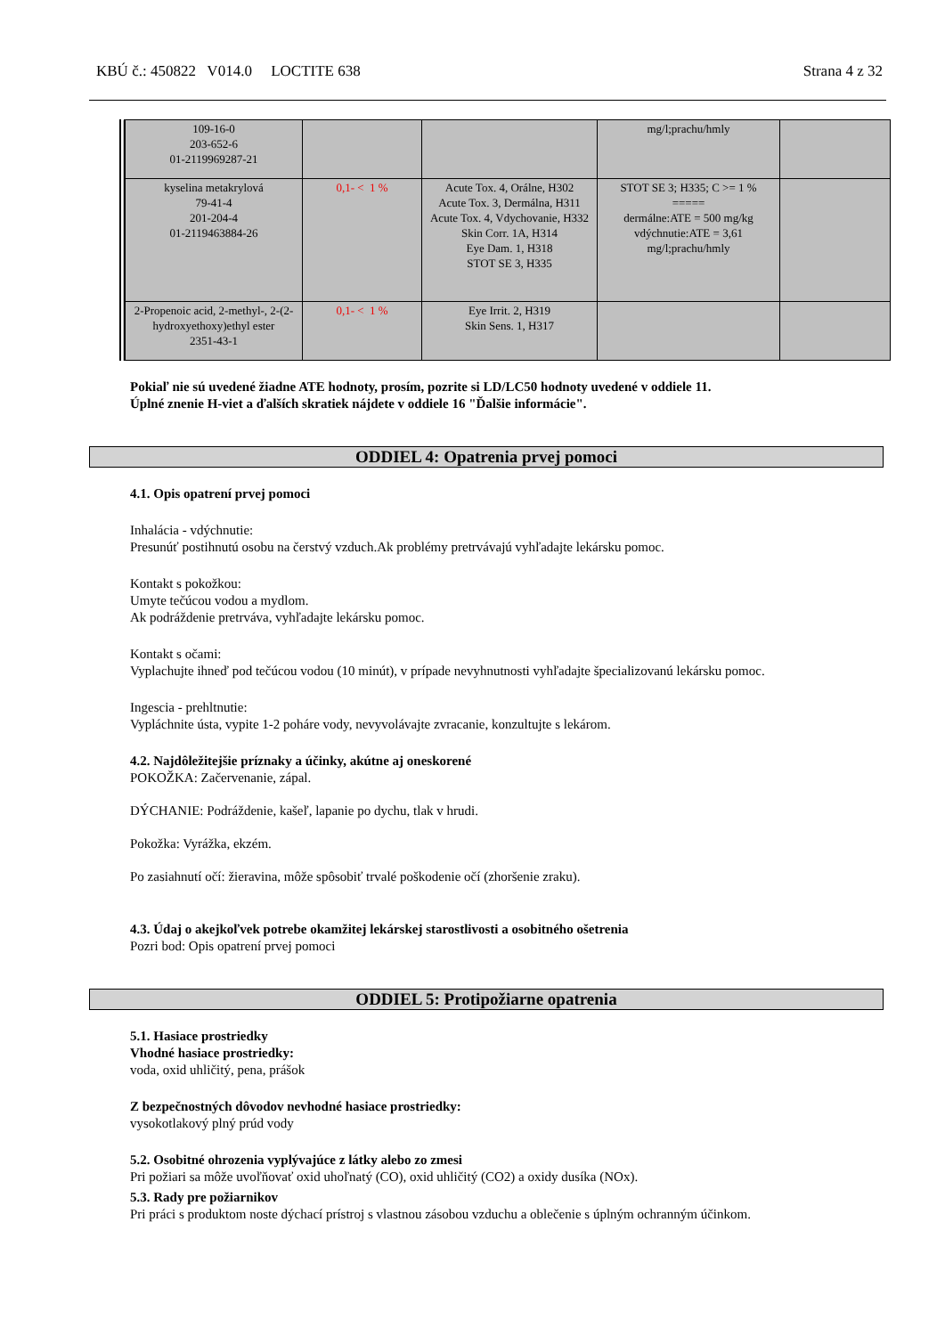KBÚ č.: 450822 V014.0 LOCTITE 638 Strana 4 z 32
| 109-16-0 203-652-6 01-2119969287-21 | | | mg/l;prachu/hmly | |
| kyselina metakrylová 79-41-4 201-204-4 01-2119463884-26 | 0,1- < 1 % | Acute Tox. 4, Orálne, H302 Acute Tox. 3, Dermálna, H311 Acute Tox. 4, Vdychovanie, H332 Skin Corr. 1A, H314 Eye Dam. 1, H318 STOT SE 3, H335 | STOT SE 3; H335; C >= 1 % ===== dermálne:ATE = 500 mg/kg vdýchnutie:ATE = 3,61 mg/l;prachu/hmly | |
| 2-Propenoic acid, 2-methyl-, 2-(2-hydroxyethoxy)ethyl ester 2351-43-1 | 0,1- < 1 % | Eye Irrit. 2, H319 Skin Sens. 1, H317 | | |
Pokiaľ nie sú uvedené žiadne ATE hodnoty, prosím, pozrite si LD/LC50 hodnoty uvedené v oddiele 11.
Úplné znenie H-viet a ďalších skratiek nájdete v oddiele 16 "Ďalšie informácie".
ODDIEL 4: Opatrenia prvej pomoci
4.1. Opis opatrení prvej pomoci
Inhalácia - vdýchnutie:
Presunúť postihnutú osobu na čerstvý vzduch.Ak problémy pretrvávajú vyhľadajte lekársku pomoc.
Kontakt s pokožkou:
Umyte tečúcou vodou a mydlom.
Ak podráždenie pretrváva, vyhľadajte lekársku pomoc.
Kontakt s očami:
Vyplachujte ihneď pod tečúcou vodou (10 minút), v prípade nevyhnutnosti vyhľadajte špecializovanú lekársku pomoc.
Ingescia - prehltnutie:
Vypláchnite ústa, vypite 1-2 poháre vody, nevyvolávajte zvracanie, konzultujte s lekárom.
4.2. Najdôležitejšie príznaky a účinky, akútne aj oneskorené
POKOŽKA: Začervenanie, zápal.
DÝCHANIE: Podráždenie, kašeľ, lapanie po dychu, tlak v hrudi.
Pokožka: Vyrážka, ekzém.
Po zasiahnutí očí: žieravina, môže spôsobiť trvalé poškodenie očí (zhoršenie zraku).
4.3. Údaj o akejkoľvek potrebe okamžitej lekárskej starostlivosti a osobitného ošetrenia
Pozri bod: Opis opatrení prvej pomoci
ODDIEL 5: Protipožiarne opatrenia
5.1. Hasiace prostriedky
Vhodné hasiace prostriedky:
voda, oxid uhličitý, pena, prášok
Z bezpečnostných dôvodov nevhodné hasiace prostriedky:
vysokotlakový plný prúd vody
5.2. Osobitné ohrozenia vyplývajúce z látky alebo zo zmesi
Pri požiari sa môže uvoľňovať oxid uhoľnatý (CO), oxid uhličitý (CO2) a oxidy dusíka (NOx).
5.3. Rady pre požiarnikov
Pri práci s produktom noste dýchací prístroj s vlastnou zásobou vzduchu a oblečenie s úplným ochranným účinkom.